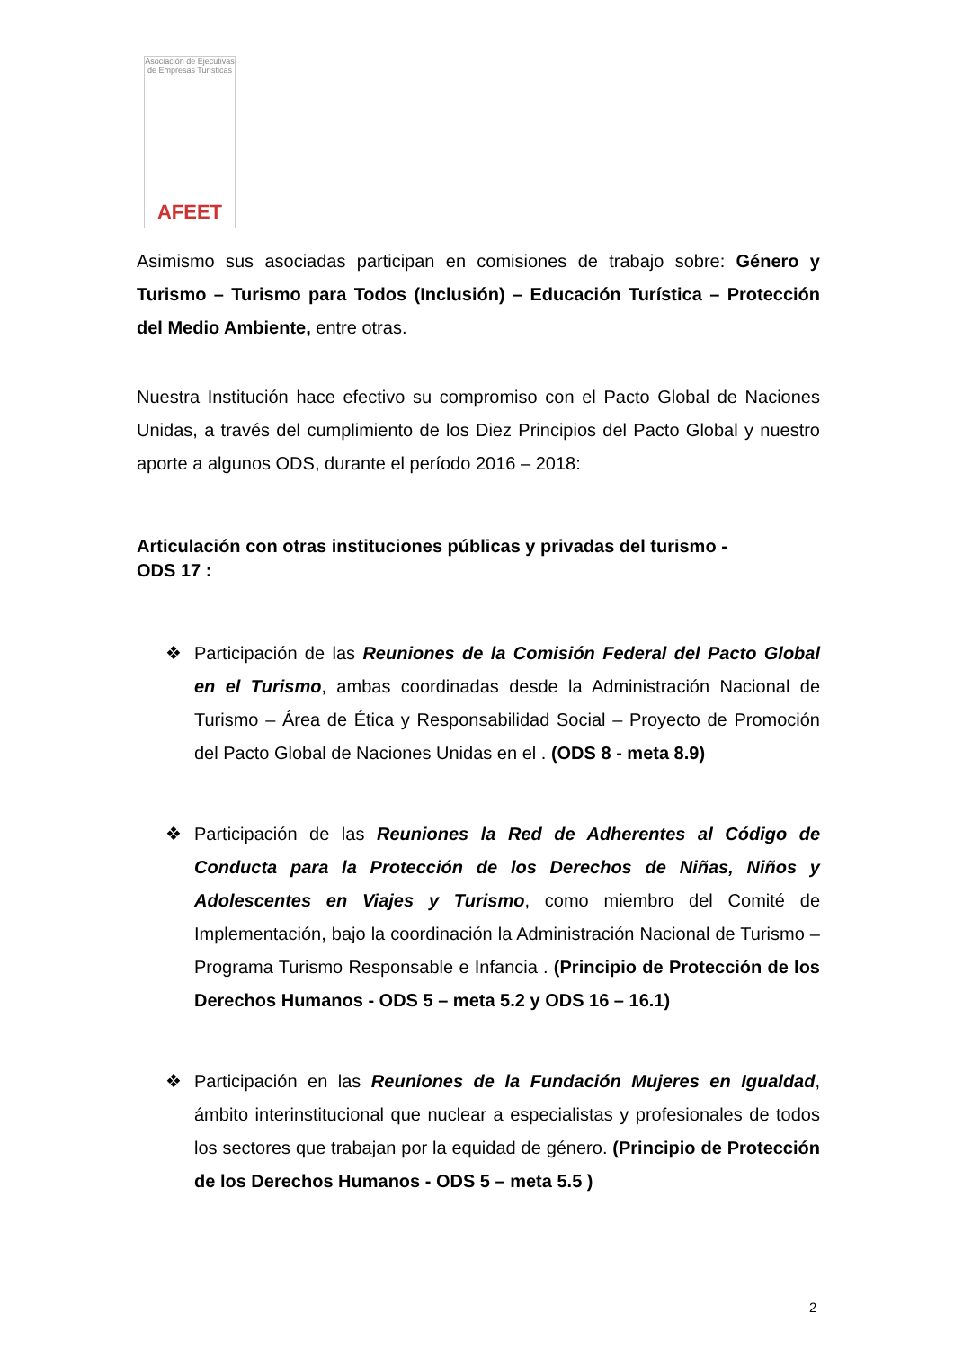Asociación de Ejecutivas de Empresas Turísticas
AFEET
Asimismo sus asociadas participan en comisiones de trabajo sobre: Género y Turismo – Turismo para Todos (Inclusión) – Educación Turística – Protección del Medio Ambiente, entre otras.
Nuestra Institución hace efectivo su compromiso con el Pacto Global de Naciones Unidas, a través del cumplimiento de los Diez Principios del Pacto Global y nuestro aporte a algunos ODS, durante el período 2016 – 2018:
Articulación con otras instituciones públicas y privadas del turismo -
ODS 17 :
❖ Participación de las Reuniones de la Comisión Federal del Pacto Global en el Turismo, ambas coordinadas desde la Administración Nacional de Turismo – Área de Ética y Responsabilidad Social – Proyecto de Promoción del Pacto Global de Naciones Unidas en el . (ODS 8 - meta 8.9)
❖ Participación de las Reuniones la Red de Adherentes al Código de Conducta para la Protección de los Derechos de Niñas, Niños y Adolescentes en Viajes y Turismo, como miembro del Comité de Implementación, bajo la coordinación la Administración Nacional de Turismo – Programa Turismo Responsable e Infancia . (Principio de Protección de los Derechos Humanos - ODS 5 – meta 5.2 y ODS 16 – 16.1)
❖ Participación en las Reuniones de la Fundación Mujeres en Igualdad, ámbito interinstitucional que nuclear a especialistas y profesionales de todos los sectores que trabajan por la equidad de género. (Principio de Protección de los Derechos Humanos - ODS 5 – meta 5.5 )
2